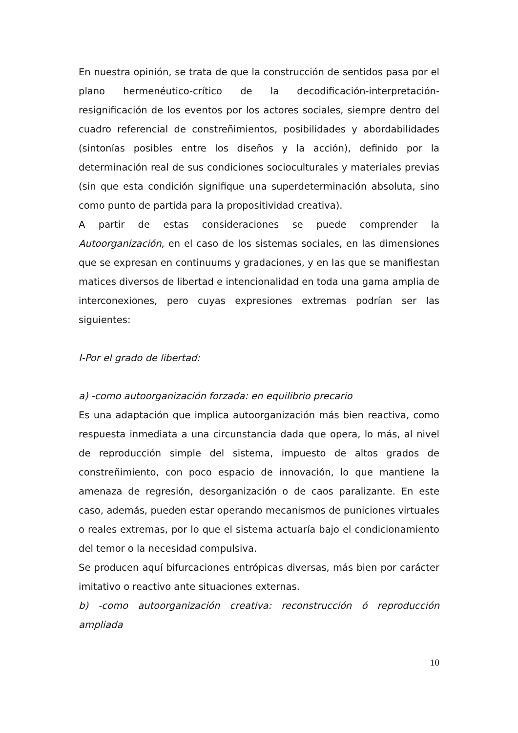En nuestra opinión, se trata de que la construcción de sentidos pasa por el plano hermenéutico-crítico de la decodificación-interpretación-resignificación de los eventos por los actores sociales, siempre dentro del cuadro referencial de constreñimientos, posibilidades y abordabilidades (sintonías posibles entre los diseños y la acción), definido por la determinación real de sus condiciones socioculturales y materiales previas (sin que esta condición signifique una superdeterminación absoluta, sino como punto de partida para la propositividad creativa).
A partir de estas consideraciones se puede comprender la Autoorganización, en el caso de los sistemas sociales, en las dimensiones que se expresan en continuums y gradaciones, y en las que se manifiestan matices diversos de libertad e intencionalidad en toda una gama amplia de interconexiones, pero cuyas expresiones extremas podrían ser las siguientes:
I-Por el grado de libertad:
a) -como autoorganización forzada: en equilibrio precario
Es una adaptación que implica autoorganización más bien reactiva, como respuesta inmediata a una circunstancia dada que opera, lo más, al nivel de reproducción simple del sistema, impuesto de altos grados de constreñimiento, con poco espacio de innovación, lo que mantiene la amenaza de regresión, desorganización o de caos paralizante. En este caso, además, pueden estar operando mecanismos de puniciones virtuales o reales extremas, por lo que el sistema actuaría bajo el condicionamiento del temor o la necesidad compulsiva.
Se producen aquí bifurcaciones entrópicas diversas, más bien por carácter imitativo o reactivo ante situaciones externas.
b) -como autoorganización creativa: reconstrucción ó reproducción ampliada
10